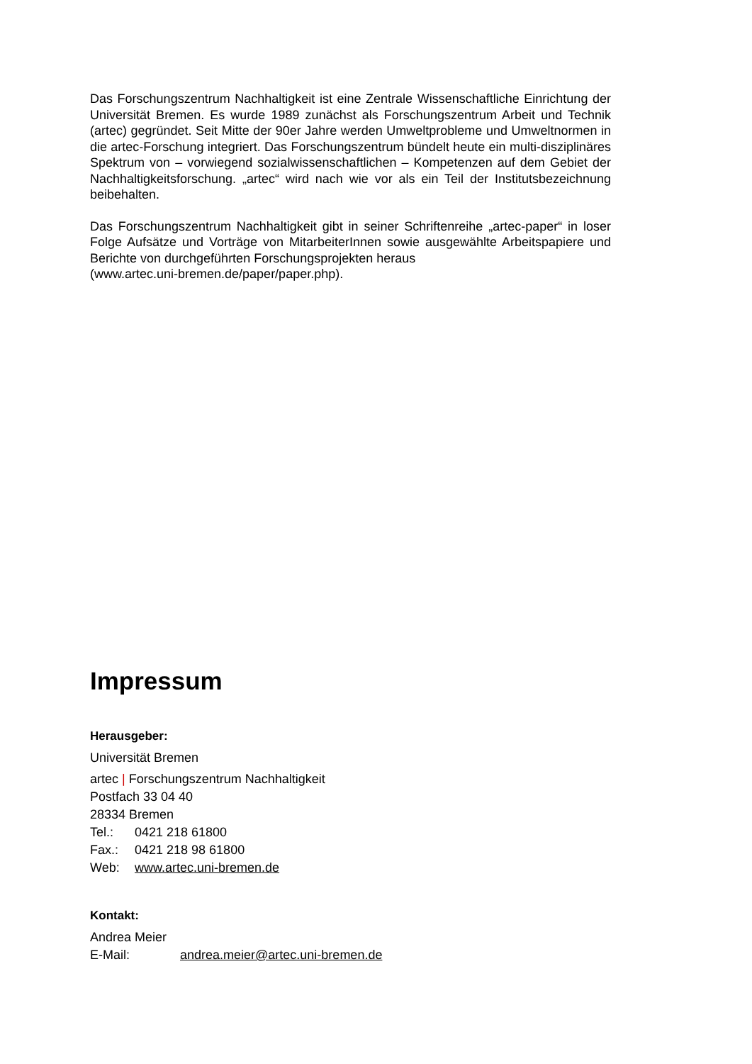Das Forschungszentrum Nachhaltigkeit ist eine Zentrale Wissenschaftliche Einrichtung der Universität Bremen. Es wurde 1989 zunächst als Forschungszentrum Arbeit und Technik (artec) gegründet. Seit Mitte der 90er Jahre werden Umweltprobleme und Umweltnormen in die artec-Forschung integriert. Das Forschungszentrum bündelt heute ein multi-disziplinäres Spektrum von – vorwiegend sozialwissenschaftlichen – Kompetenzen auf dem Gebiet der Nachhaltigkeitsforschung. „artec“ wird nach wie vor als ein Teil der Institutsbezeichnung beibehalten.
Das Forschungszentrum Nachhaltigkeit gibt in seiner Schriftenreihe „artec-paper“ in loser Folge Aufsätze und Vorträge von MitarbeiterInnen sowie ausgewählte Arbeitspapiere und Berichte von durchgeführten Forschungsprojekten heraus
(www.artec.uni-bremen.de/paper/paper.php).
Impressum
Herausgeber:
Universität Bremen
artec | Forschungszentrum Nachhaltigkeit
Postfach 33 04 40
28334 Bremen
Tel.: 0421 218 61800
Fax.: 0421 218 98 61800
Web: www.artec.uni-bremen.de
Kontakt:
Andrea Meier
E-Mail: andrea.meier@artec.uni-bremen.de